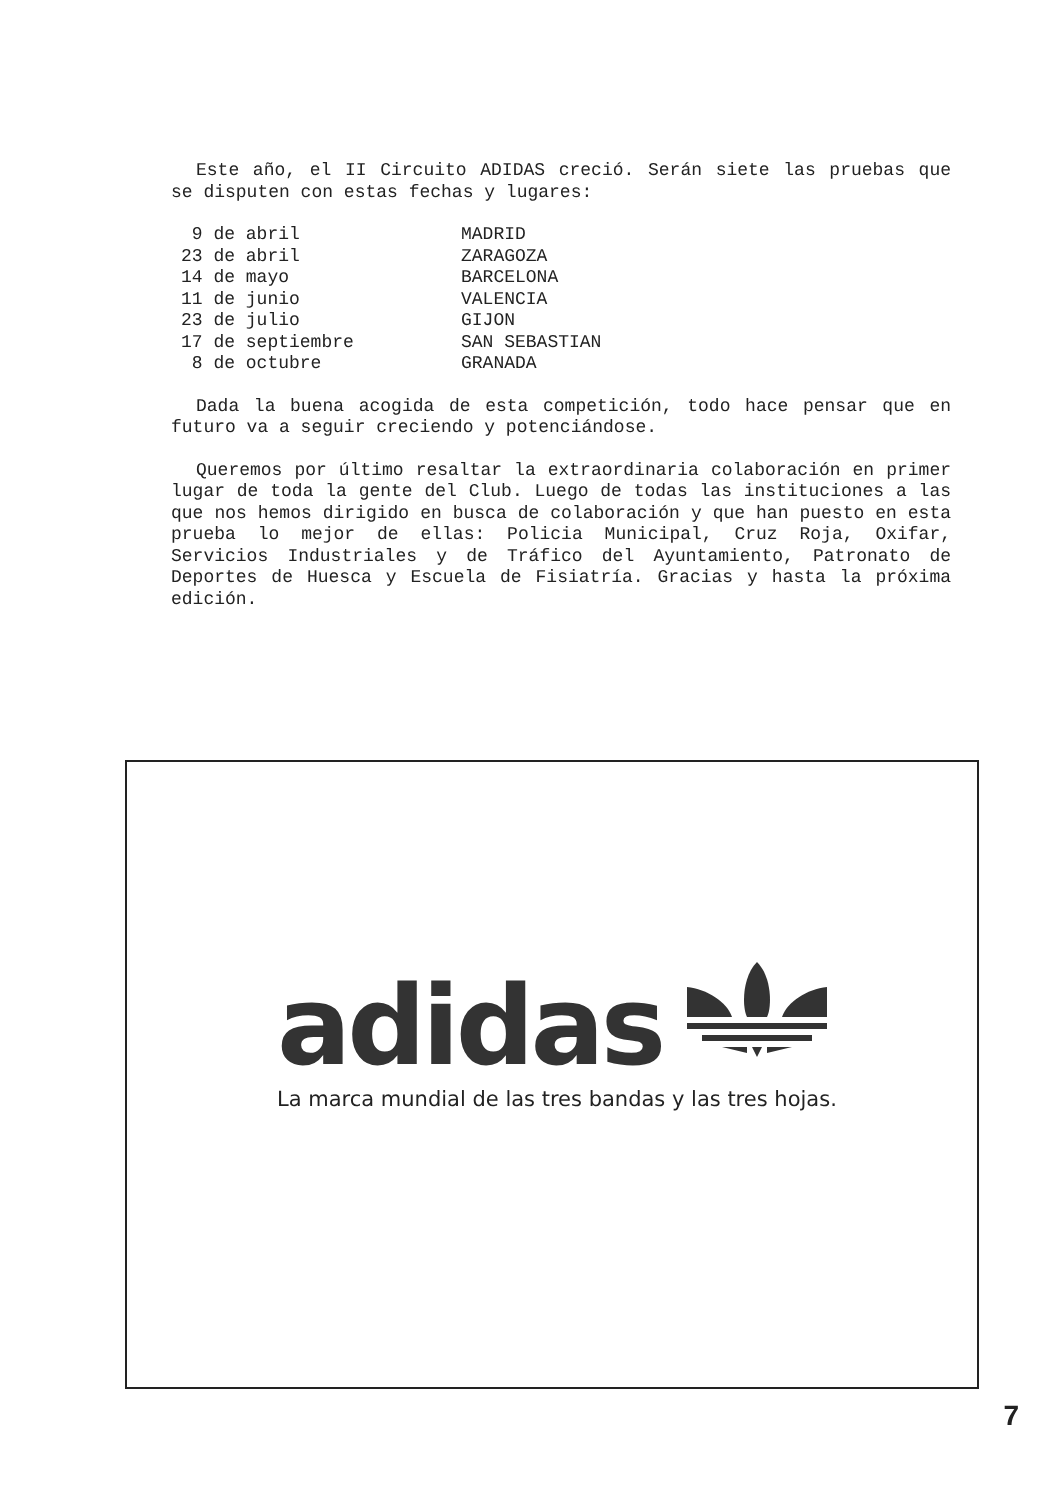Este año, el II Circuito ADIDAS creció. Serán siete las pruebas que se disputen con estas fechas y lugares:
| 9 de abril | MADRID |
| 23 de abril | ZARAGOZA |
| 14 de mayo | BARCELONA |
| 11 de junio | VALENCIA |
| 23 de julio | GIJON |
| 17 de septiembre | SAN SEBASTIAN |
| 8 de octubre | GRANADA |
Dada la buena acogida de esta competición, todo hace pensar que en futuro va a seguir creciendo y potenciándose.
Queremos por último resaltar la extraordinaria colaboración en primer lugar de toda la gente del Club. Luego de todas las instituciones a las que nos hemos dirigido en busca de colaboración y que han puesto en esta prueba lo mejor de ellas: Policia Municipal, Cruz Roja, Oxifar, Servicios Industriales y de Tráfico del Ayuntamiento, Patronato de Deportes de Huesca y Escuela de Fisiatría. Gracias y hasta la próxima edición.
adidas
La marca mundial de las tres bandas y las tres hojas.
7